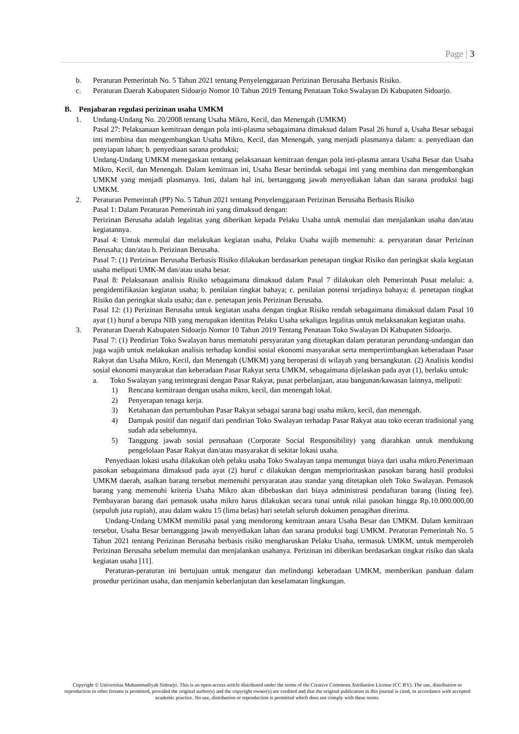Page | 3
b. Peraturan Pemerintah No. 5 Tahun 2021 tentang Penyelenggaraan Perizinan Berusaha Berbasis Risiko.
c. Peraturan Daerah Kabupaten Sidoarjo Nomor 10 Tahun 2019 Tentang Penataan Toko Swalayan Di Kabupaten Sidoarjo.
B. Penjabaran regulasi perizinan usaha UMKM
1. Undang-Undang No. 20/2008 tentang Usaha Mikro, Kecil, dan Menengah (UMKM)
Pasal 27: Pelaksanaan kemitraan dengan pola inti-plasma sebagaimana dimaksud dalam Pasal 26 huruf a, Usaha Besar sebagai inti membina dan mengembangkan Usaha Mikro, Kecil, dan Menengah, yang menjadi plasmanya dalam: a. penyediaan dan penyiapan lahan; b. penyediaan sarana produksi;
Undang-Undang UMKM menegaskan tentang pelaksanaan kemitraan dengan pola inti-plasma antara Usaha Besar dan Usaha Mikro, Kecil, dan Menengah. Dalam kemitraan ini, Usaha Besar bertindak sebagai inti yang membina dan mengembangkan UMKM yang menjadi plasmanya. Inti, dalam hal ini, bertanggung jawab menyediakan lahan dan sarana produksi bagi UMKM.
2. Peraturan Pemerintah (PP) No. 5 Tahun 2021 tentang Penyelenggaraan Perizinan Berusaha Berbasis Risiko
Pasal 1: Dalam Peraturan Pemerintah ini yang dimaksud dengan:
Perizinan Berusaha adalah legalitas yang diberikan kepada Pelaku Usaha untuk memulai dan menjalankan usaha dan/atau kegiatannya.
Pasal 4: Untuk memulai dan melakukan kegiatan usaha, Pelaku Usaha wajib memenuhi: a. persyaratan dasar Perizinan Berusaha; dan/atau b. Perizinan Berusaha.
Pasal 7: (1) Perizinan Berusaha Berbasis Risiko dilakukan berdasarkan penetapan tingkat Risiko dan peringkat skala kegiatan usaha meliputi UMK-M dan/atau usaha besar.
Pasal 8: Pelaksanaan analisis Risiko sebagaimana dimaksud dalam Pasal 7 dilakukan oleh Pemerintah Pusat melalui: a. pengidentifikasian kegiatan usaha; b. penilaian tingkat bahaya; c. penilaian potensi terjadinya bahaya; d. penetapan tingkat Risiko dan peringkat skala usaha; dan e. penetapan jenis Perizinan Berusaha.
Pasal 12: (1) Perizinan Berusaha untuk kegiatan usaha dengan tingkat Risiko rendah sebagaimana dimaksud dalam Pasal 10 ayat (1) huruf a berupa NIB yang merupakan identitas Pelaku Usaha sekaligus legalitas untuk melaksanakan kegiatan usaha.
3. Peraturan Daerah Kabupaten Sidoarjo Nomor 10 Tahun 2019 Tentang Penataan Toko Swalayan Di Kabupaten Sidoarjo.
Pasal 7: (1) Pendirian Toko Swalayan harus mematuhi persyaratan yang ditetapkan dalam peraturan perundang-undangan dan juga wajib untuk melakukan analisis terhadap kondisi sosial ekonomi masyarakat serta mempertimbangkan keberadaan Pasar Rakyat dan Usaha Mikro, Kecil, dan Menengah (UMKM) yang beroperasi di wilayah yang bersangkutan. (2) Analisis kondisi sosial ekonomi masyarakat dan keberadaan Pasar Rakyat serta UMKM, sebagaimana dijelaskan pada ayat (1), berlaku untuk:
a. Toko Swalayan yang terintegrasi dengan Pasar Rakyat, pusat perbelanjaan, atau bangunan/kawasan lainnya, meliputi:
1) Rencana kemitraan dengan usaha mikro, kecil, dan menengah lokal.
2) Penyerapan tenaga kerja.
3) Ketahanan dan pertumbuhan Pasar Rakyat sebagai sarana bagi usaha mikro, kecil, dan menengah.
4) Dampak positif dan negatif dari pendirian Toko Swalayan terhadap Pasar Rakyat atau toko eceran tradisional yang sudah ada sebelumnya.
5) Tanggung jawab sosial perusahaan (Corporate Social Responsibility) yang diarahkan untuk mendukung pengelolaan Pasar Rakyat dan/atau masyarakat di sekitar lokasi usaha.
Penyediaan lokasi usaha dilakukan oleh pelaku usaha Toko Swalayan tanpa memungut biaya dari usaha mikro.Penerimaan pasokan sebagaimana dimaksud pada ayat (2) huruf c dilakukan dengan memprioritaskan pasokan barang hasil produksi UMKM daerah, asalkan barang tersebut memenuhi persyaratan atau standar yang ditetapkan oleh Toko Swalayan. Pemasok barang yang memenuhi kriteria Usaha Mikro akan dibebaskan dari biaya administrasi pendaftaran barang (listing fee). Pembayaran barang dari pemasok usaha mikro harus dilakukan secara tunai untuk nilai pasokan hingga Rp.10.000.000,00 (sepuluh juta rupiah), atau dalam waktu 15 (lima belas) hari setelah seluruh dokumen penagihan diterima.
Undang-Undang UMKM memiliki pasal yang mendorong kemitraan antara Usaha Besar dan UMKM. Dalam kemitraan tersebut, Usaha Besar bertanggung jawab menyediakan lahan dan sarana produksi bagi UMKM. Peraturan Pemerintah No. 5 Tahun 2021 tentang Perizinan Berusaha berbasis risiko mengharuskan Pelaku Usaha, termasuk UMKM, untuk memperoleh Perizinan Berusaha sebelum memulai dan menjalankan usahanya. Perizinan ini diberikan berdasarkan tingkat risiko dan skala kegiatan usaha [11].
Peraturan-peraturan ini bertujuan untuk mengatur dan melindungi keberadaan UMKM, memberikan panduan dalam prosedur perizinan usaha, dan menjamin keberlanjutan dan keselamatan lingkungan.
Copyright © Universitas Muhammadiyah Sidoarjo. This is an open-access article distributed under the terms of the Creative Commons Attribution License (CC BY). The use, distribution or reproduction in other forums is permitted, provided the original author(s) and the copyright owner(s) are credited and that the original publication in this journal is cited, in accordance with accepted academic practice. No use, distribution or reproduction is permitted which does not comply with these terms.